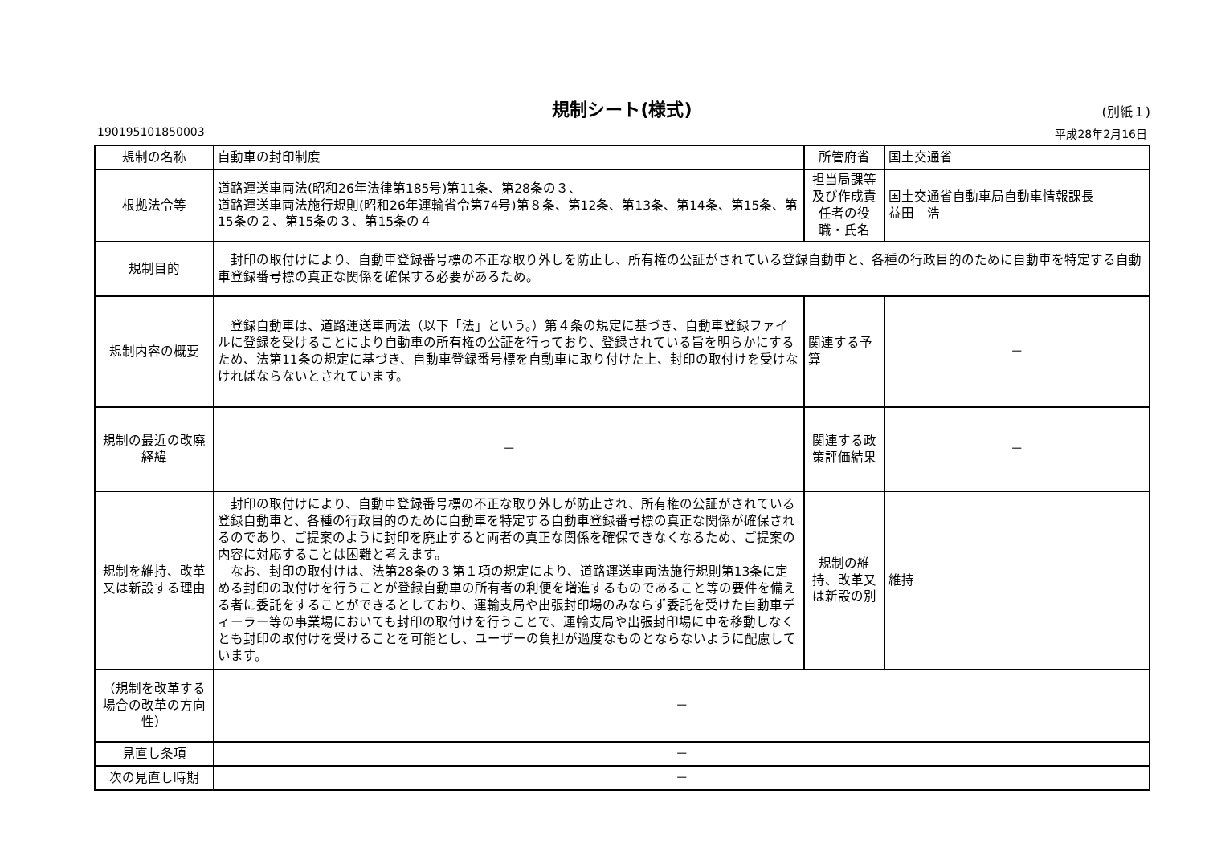規制シート(様式)
(別紙１)
190195101850003 平成28年2月16日
| 規制の名称 | 自動車の封印制度 | 所管府省 | 国土交通省 |
| 根拠法令等 | 道路運送車両法(昭和26年法律第185号)第11条、第28条の３、 道路運送車両法施行規則(昭和26年運輸省令第74号)第８条、第12条、第13条、第14条、第15条、第15条の２、第15条の３、第15条の４ | 担当局課等及び作成責任者の役職・氏名 | 国土交通省自動車局自動車情報課長 益田 浩 |
| 規制目的 | 封印の取付けにより、自動車登録番号標の不正な取り外しを防止し、所有権の公証がされている登録自動車と、各種の行政目的のために自動車を特定する自動車登録番号標の真正な関係を確保する必要があるため。 | | |
| 規制内容の概要 | 登録自動車は、道路運送車両法（以下「法」という。）第４条の規定に基づき、自動車登録ファイルに登録を受けることにより自動車の所有権の公証を行っており、登録されている旨を明らかにするため、法第11条の規定に基づき、自動車登録番号標を自動車に取り付けた上、封印の取付けを受けなければならないとされています。 | 関連する予算 | － |
| 規制の最近の改廃経緯 | － | 関連する政策評価結果 | － |
| 規制を維持、改革又は新設する理由 | 封印の取付けにより、自動車登録番号標の不正な取り外しが防止され、所有権の公証がされている登録自動車と、各種の行政目的のために自動車を特定する自動車登録番号標の真正な関係が確保されるのであり、ご提案のように封印を廃止すると両者の真正な関係を確保できなくなるため、ご提案の内容に対応することは困難と考えます。 なお、封印の取付けは、法第28条の３第１項の規定により、道路運送車両法施行規則第13条に定める封印の取付けを行うことが登録自動車の所有者の利便を増進するものであること等の要件を備える者に委託をすることができるとしており、運輸支局や出張封印場のみならず委託を受けた自動車ディーラー等の事業場においても封印の取付けを行うことで、運輸支局や出張封印場に車を移動しなくとも封印の取付けを受けることを可能とし、ユーザーの負担が過度なものとならないように配慮しています。 | 規制の維持、改革又は新設の別 | 維持 |
| （規制を改革する場合の改革の方向性） | － | | |
| 見直し条項 | － | | |
| 次の見直し時期 | － | | |